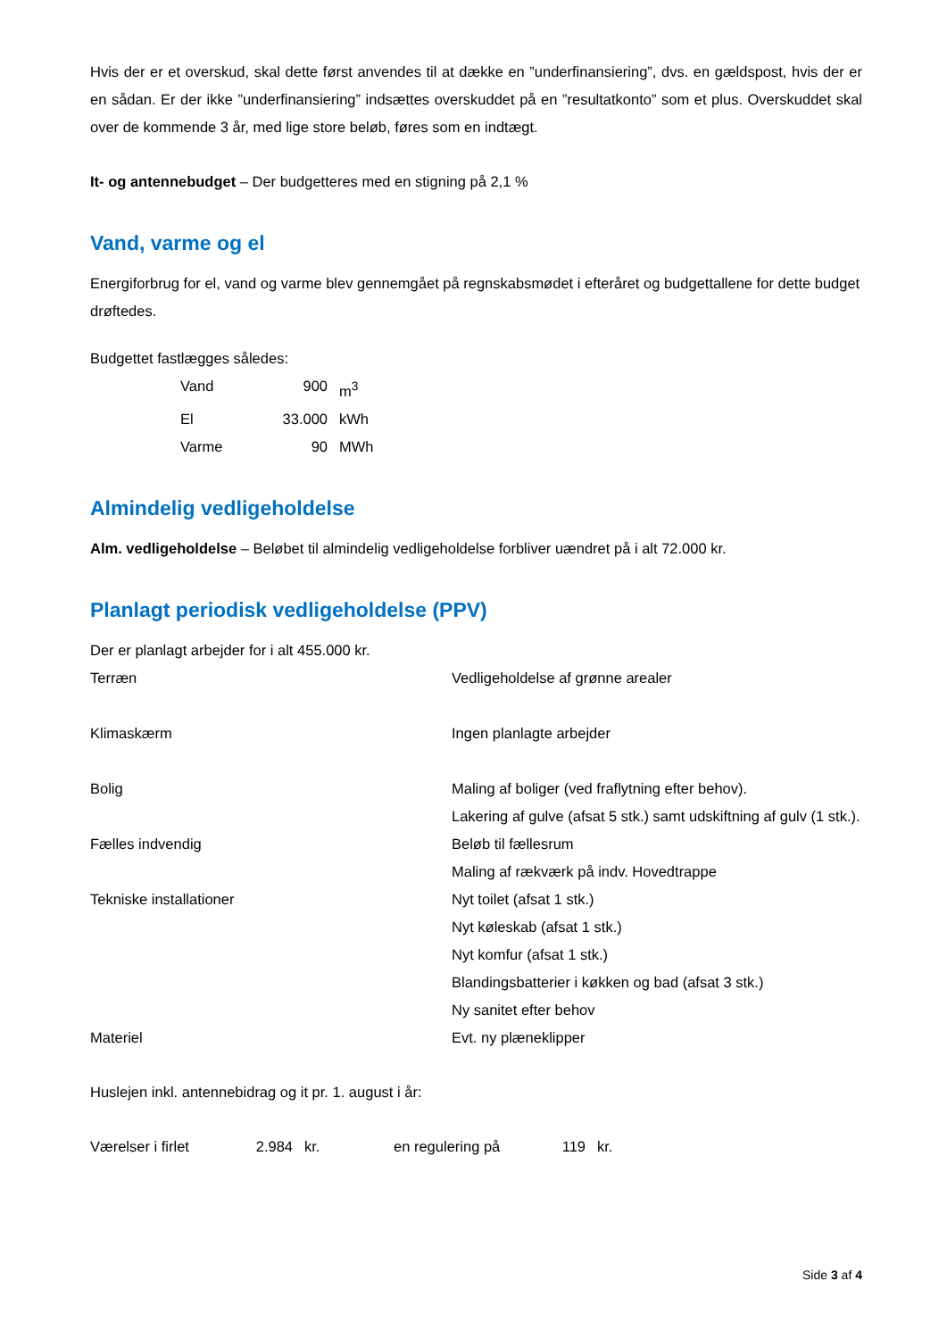Hvis der er et overskud, skal dette først anvendes til at dække en ”underfinansiering”, dvs. en gældspost, hvis der er en sådan. Er der ikke ”underfinansiering” indsættes overskuddet på en ”resultatkonto” som et plus. Overskuddet skal over de kommende 3 år, med lige store beløb, føres som en indtægt.
It- og antennebudget – Der budgetteres med en stigning på 2,1 %
Vand, varme og el
Energiforbrug for el, vand og varme blev gennemgået på regnskabsmødet i efteråret og budgettallene for dette budget drøftedes.
Budgettet fastlægges således:
| Vand | 900 | m<sup>3</sup> |
| El | 33.000 | kWh |
| Varme | 90 | MWh |
Almindelig vedligeholdelse
Alm. vedligeholdelse – Beløbet til almindelig vedligeholdelse forbliver uændret på i alt 72.000 kr.
Planlagt periodisk vedligeholdelse (PPV)
Der er planlagt arbejder for i alt 455.000 kr.
| Terræn | Vedligeholdelse af grønne arealer |
| Klimaskærm | Ingen planlagte arbejder |
| Bolig | Maling af boliger (ved fraflytning efter behov). Lakering af gulve (afsat 5 stk.) samt udskiftning af gulv (1 stk.). |
| Fælles indvendig | Beløb til fællesrum Maling af rækværk på indv. Hovedtrappe |
| Tekniske installationer | Nyt toilet (afsat 1 stk.) Nyt køleskab (afsat 1 stk.) Nyt komfur (afsat 1 stk.) Blandingsbatterier i køkken og bad (afsat 3 stk.) Ny sanitet efter behov |
| Materiel | Evt. ny plæneklipper |
Huslejen inkl. antennebidrag og it pr. 1. august i år:
| Værelser i firlet | 2.984 | kr. | en regulering på | 119 | kr. |
Side 3 af 4